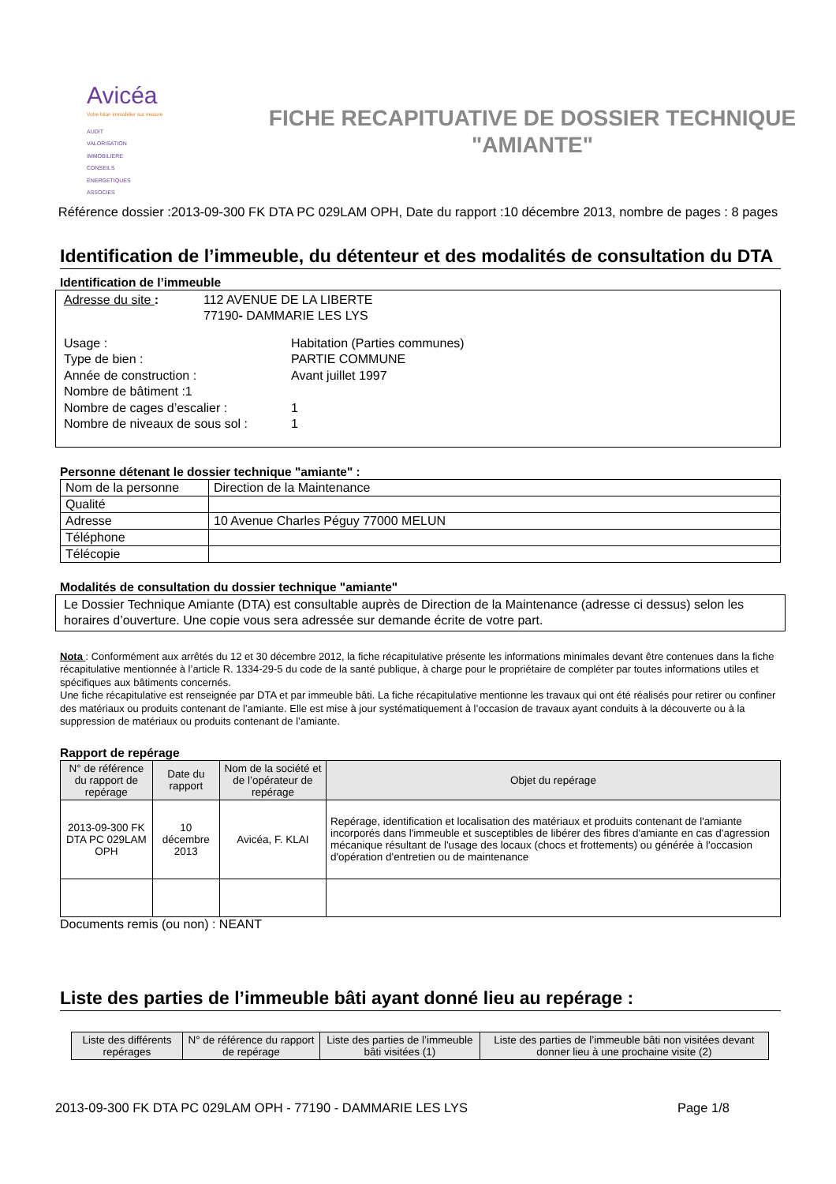Avicéa
Votre bilan immobilier sur mesure
AUDIT
VALORISATION
IMMOBILIERE
CONSEILS
ENERGETIQUES
ASSOCIES
FICHE RECAPITUATIVE DE DOSSIER TECHNIQUE
"AMIANTE"
Référence dossier :2013-09-300 FK DTA PC 029LAM OPH, Date du rapport :10 décembre 2013, nombre de pages : 8 pages
Identification de l’immeuble, du détenteur et des modalités de consultation du DTA
Identification de l’immeuble
Adresse du site : 112 AVENUE DE LA LIBERTE
77190- DAMMARIE LES LYS
Usage : Habitation (Parties communes) Type de bien : PARTIE COMMUNE Année de construction : Avant juillet 1997 Nombre de bâtiment :1 Nombre de cages d’escalier : 1 Nombre de niveaux de sous sol : 1
Personne détenant le dossier technique "amiante" :
| Nom de la personne | Direction de la Maintenance |
| Qualité | |
| Adresse | 10 Avenue Charles Péguy 77000 MELUN |
| Téléphone | |
| Télécopie | |
Modalités de consultation du dossier technique "amiante"
Le Dossier Technique Amiante (DTA) est consultable auprès de Direction de la Maintenance (adresse ci dessus) selon les horaires d’ouverture. Une copie vous sera adressée sur demande écrite de votre part.
Nota : Conformément aux arrêtés du 12 et 30 décembre 2012, la fiche récapitulative présente les informations minimales devant être contenues dans la fiche récapitulative mentionnée à l’article R. 1334-29-5 du code de la santé publique, à charge pour le propriétaire de compléter par toutes informations utiles et spécifiques aux bâtiments concernés.
Une fiche récapitulative est renseignée par DTA et par immeuble bâti. La fiche récapitulative mentionne les travaux qui ont été réalisés pour retirer ou confiner des matériaux ou produits contenant de l’amiante. Elle est mise à jour systématiquement à l’occasion de travaux ayant conduits à la découverte ou à la suppression de matériaux ou produits contenant de l’amiante.
Rapport de repérage
| N° de référence du rapport de repérage | Date du rapport | Nom de la société et de l’opérateur de repérage | Objet du repérage |
| --- | --- | --- | --- |
| 2013-09-300 FK DTA PC 029LAM OPH | 10 décembre 2013 | Avicéa, F. KLAI | Repérage, identification et localisation des matériaux et produits contenant de l'amiante incorporés dans l'immeuble et susceptibles de libérer des fibres d'amiante en cas d'agression mécanique résultant de l'usage des locaux (chocs et frottements) ou générée à l'occasion d'opération d'entretien ou de maintenance |
Documents remis (ou non) : NEANT
Liste des parties de l’immeuble bâti ayant donné lieu au repérage :
| Liste des différents repérages | N° de référence du rapport de repérage | Liste des parties de l’immeuble bâti visitées (1) | Liste des parties de l’immeuble bâti non visitées devant donner lieu à une prochaine visite (2) |
| --- | --- | --- | --- |
2013-09-300 FK DTA PC 029LAM OPH - 77190 - DAMMARIE LES LYS Page 1/8